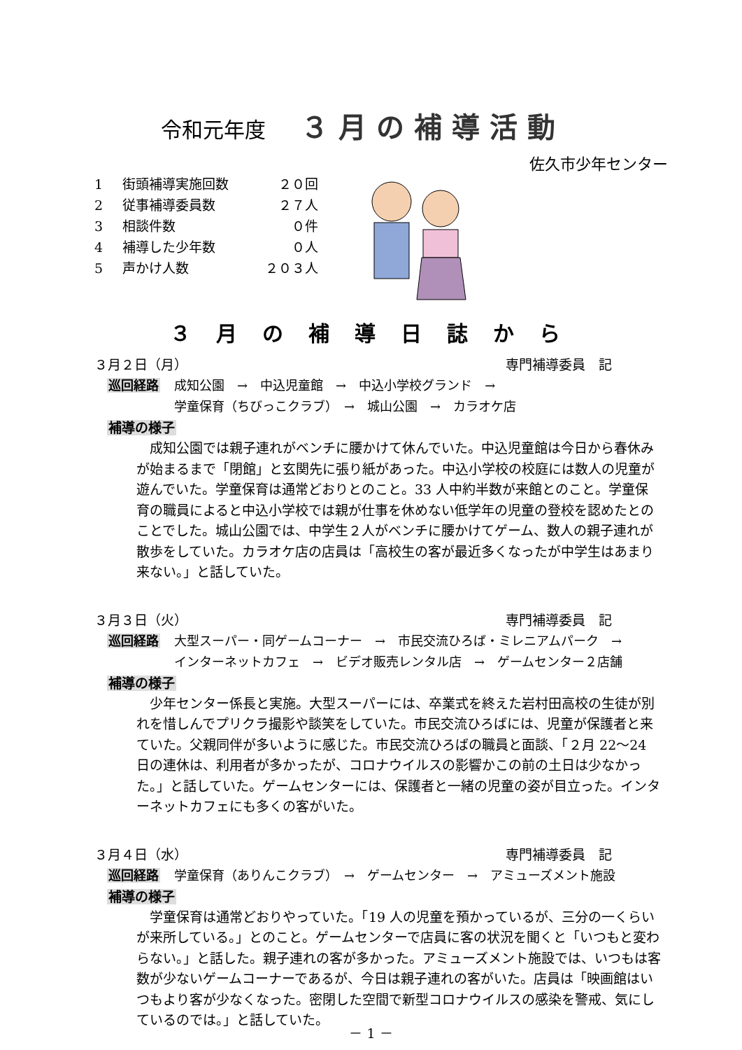令和元年度 ３月の補導活動
佐久市少年センター
1 街頭補導実施回数 ２０回
2 従事補導委員数 ２７人
3 相談件数 ０件
4 補導した少年数 ０人
5 声かけ人数 ２０３人
３月の補導日誌から
３月２日（月） 専門補導委員　記
巡回経路 成知公園　→　中込児童館　→　中込小学校グランド　→
学童保育（ちびっこクラブ）　→　城山公園　→　カラオケ店
補導の様子
成知公園では親子連れがベンチに腰かけて休んでいた。中込児童館は今日から春休みが始まるまで「閉館」と玄関先に張り紙があった。中込小学校の校庭には数人の児童が遊んでいた。学童保育は通常どおりとのこと。33 人中約半数が来館とのこと。学童保育の職員によると中込小学校では親が仕事を休めない低学年の児童の登校を認めたとのことでした。城山公園では、中学生２人がベンチに腰かけてゲーム、数人の親子連れが散歩をしていた。カラオケ店の店員は「高校生の客が最近多くなったが中学生はあまり来ない。」と話していた。
３月３日（火） 専門補導委員　記
巡回経路 大型スーパー・同ゲームコーナー　→　市民交流ひろば・ミレニアムパーク　→
インターネットカフェ　→　ビデオ販売レンタル店　→　ゲームセンター２店舗
補導の様子
少年センター係長と実施。大型スーパーには、卒業式を終えた岩村田高校の生徒が別れを惜しんでプリクラ撮影や談笑をしていた。市民交流ひろばには、児童が保護者と来ていた。父親同伴が多いように感じた。市民交流ひろばの職員と面談、「２月 22～24 日の連休は、利用者が多かったが、コロナウイルスの影響かこの前の土日は少なかった。」と話していた。ゲームセンターには、保護者と一緒の児童の姿が目立った。インターネットカフェにも多くの客がいた。
３月４日（水） 専門補導委員　記
巡回経路 学童保育（ありんこクラブ）　→　ゲームセンター　→　アミューズメント施設
補導の様子
学童保育は通常どおりやっていた。「19 人の児童を預かっているが、三分の一くらいが来所している。」とのこと。ゲームセンターで店員に客の状況を聞くと「いつもと変わらない。」と話した。親子連れの客が多かった。アミューズメント施設では、いつもは客数が少ないゲームコーナーであるが、今日は親子連れの客がいた。店員は「映画館はいつもより客が少なくなった。密閉した空間で新型コロナウイルスの感染を警戒、気にしているのでは。」と話していた。
－ 1 －